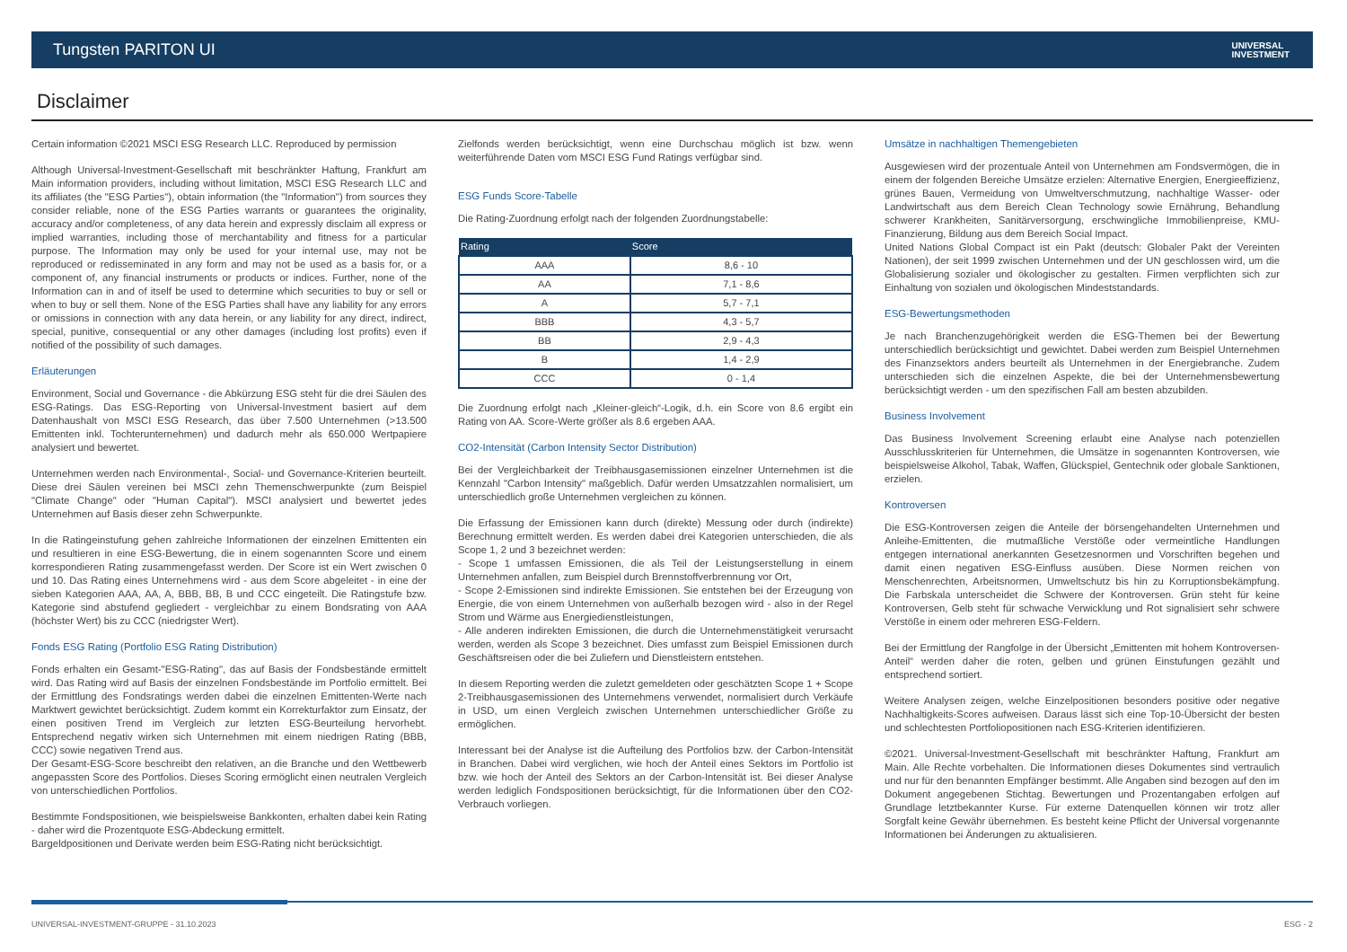Tungsten PARITON UI UNIVERSAL
INVESTMENT
Disclaimer
Certain information ©2021 MSCI ESG Research LLC. Reproduced by permission
Although Universal-Investment-Gesellschaft mit beschränkter Haftung, Frankfurt am Main information providers, including without limitation, MSCI ESG Research LLC and its affiliates (the "ESG Parties"), obtain information (the "Information") from sources they consider reliable, none of the ESG Parties warrants or guarantees the originality, accuracy and/or completeness, of any data herein and expressly disclaim all express or implied warranties, including those of merchantability and fitness for a particular purpose. The Information may only be used for your internal use, may not be reproduced or redisseminated in any form and may not be used as a basis for, or a component of, any financial instruments or products or indices. Further, none of the Information can in and of itself be used to determine which securities to buy or sell or when to buy or sell them. None of the ESG Parties shall have any liability for any errors or omissions in connection with any data herein, or any liability for any direct, indirect, special, punitive, consequential or any other damages (including lost profits) even if notified of the possibility of such damages.
Erläuterungen
Environment, Social und Governance - die Abkürzung ESG steht für die drei Säulen des ESG-Ratings. Das ESG-Reporting von Universal-Investment basiert auf dem Datenhaushalt von MSCI ESG Research, das über 7.500 Unternehmen (>13.500 Emittenten inkl. Tochterunternehmen) und dadurch mehr als 650.000 Wertpapiere analysiert und bewertet.
Unternehmen werden nach Environmental-, Social- und Governance-Kriterien beurteilt. Diese drei Säulen vereinen bei MSCI zehn Themenschwerpunkte (zum Beispiel "Climate Change" oder "Human Capital"). MSCI analysiert und bewertet jedes Unternehmen auf Basis dieser zehn Schwerpunkte.
In die Ratingeinstufung gehen zahlreiche Informationen der einzelnen Emittenten ein und resultieren in eine ESG-Bewertung, die in einem sogenannten Score und einem korrespondieren Rating zusammengefasst werden. Der Score ist ein Wert zwischen 0 und 10. Das Rating eines Unternehmens wird - aus dem Score abgeleitet - in eine der sieben Kategorien AAA, AA, A, BBB, BB, B und CCC eingeteilt. Die Ratingstufe bzw. Kategorie sind abstufend gegliedert - vergleichbar zu einem Bondsrating von AAA (höchster Wert) bis zu CCC (niedrigster Wert).
Fonds ESG Rating (Portfolio ESG Rating Distribution)
Fonds erhalten ein Gesamt-"ESG-Rating", das auf Basis der Fondsbestände ermittelt wird. Das Rating wird auf Basis der einzelnen Fondsbestände im Portfolio ermittelt. Bei der Ermittlung des Fondsratings werden dabei die einzelnen Emittenten-Werte nach Marktwert gewichtet berücksichtigt. Zudem kommt ein Korrekturfaktor zum Einsatz, der einen positiven Trend im Vergleich zur letzten ESG-Beurteilung hervorhebt. Entsprechend negativ wirken sich Unternehmen mit einem niedrigen Rating (BBB, CCC) sowie negativen Trend aus.
Der Gesamt-ESG-Score beschreibt den relativen, an die Branche und den Wettbewerb angepassten Score des Portfolios. Dieses Scoring ermöglicht einen neutralen Vergleich von unterschiedlichen Portfolios.
Bestimmte Fondspositionen, wie beispielsweise Bankkonten, erhalten dabei kein Rating - daher wird die Prozentquote ESG-Abdeckung ermittelt.
Bargeldpositionen und Derivate werden beim ESG-Rating nicht berücksichtigt.
Zielfonds werden berücksichtigt, wenn eine Durchschau möglich ist bzw. wenn weiterführende Daten vom MSCI ESG Fund Ratings verfügbar sind.
ESG Funds Score-Tabelle
Die Rating-Zuordnung erfolgt nach der folgenden Zuordnungstabelle:
| Rating | Score |
| --- | --- |
| AAA | 8,6 - 10 |
| AA | 7,1 - 8,6 |
| A | 5,7 - 7,1 |
| BBB | 4,3 - 5,7 |
| BB | 2,9 - 4,3 |
| B | 1,4 - 2,9 |
| CCC | 0 - 1,4 |
Die Zuordnung erfolgt nach „Kleiner-gleich“-Logik, d.h. ein Score von 8.6 ergibt ein Rating von AA. Score-Werte größer als 8.6 ergeben AAA.
CO2-Intensität (Carbon Intensity Sector Distribution)
Bei der Vergleichbarkeit der Treibhausgasemissionen einzelner Unternehmen ist die Kennzahl "Carbon Intensity" maßgeblich. Dafür werden Umsatzzahlen normalisiert, um unterschiedlich große Unternehmen vergleichen zu können.
Die Erfassung der Emissionen kann durch (direkte) Messung oder durch (indirekte) Berechnung ermittelt werden. Es werden dabei drei Kategorien unterschieden, die als Scope 1, 2 und 3 bezeichnet werden:
- Scope 1 umfassen Emissionen, die als Teil der Leistungserstellung in einem Unternehmen anfallen, zum Beispiel durch Brennstoffverbrennung vor Ort,
- Scope 2-Emissionen sind indirekte Emissionen. Sie entstehen bei der Erzeugung von Energie, die von einem Unternehmen von außerhalb bezogen wird - also in der Regel Strom und Wärme aus Energiedienstleistungen,
- Alle anderen indirekten Emissionen, die durch die Unternehmenstätigkeit verursacht werden, werden als Scope 3 bezeichnet. Dies umfasst zum Beispiel Emissionen durch Geschäftsreisen oder die bei Zuliefern und Dienstleistern entstehen.
In diesem Reporting werden die zuletzt gemeldeten oder geschätzten Scope 1 + Scope 2-Treibhausgasemissionen des Unternehmens verwendet, normalisiert durch Verkäufe in USD, um einen Vergleich zwischen Unternehmen unterschiedlicher Größe zu ermöglichen.
Interessant bei der Analyse ist die Aufteilung des Portfolios bzw. der Carbon-Intensität in Branchen. Dabei wird verglichen, wie hoch der Anteil eines Sektors im Portfolio ist bzw. wie hoch der Anteil des Sektors an der Carbon-Intensität ist. Bei dieser Analyse werden lediglich Fondspositionen berücksichtigt, für die Informationen über den CO2-Verbrauch vorliegen.
Umsätze in nachhaltigen Themengebieten
Ausgewiesen wird der prozentuale Anteil von Unternehmen am Fondsvermögen, die in einem der folgenden Bereiche Umsätze erzielen: Alternative Energien, Energieeffizienz, grünes Bauen, Vermeidung von Umweltverschmutzung, nachhaltige Wasser- oder Landwirtschaft aus dem Bereich Clean Technology sowie Ernährung, Behandlung schwerer Krankheiten, Sanitärversorgung, erschwingliche Immobilienpreise, KMU-Finanzierung, Bildung aus dem Bereich Social Impact.
United Nations Global Compact ist ein Pakt (deutsch: Globaler Pakt der Vereinten Nationen), der seit 1999 zwischen Unternehmen und der UN geschlossen wird, um die Globalisierung sozialer und ökologischer zu gestalten. Firmen verpflichten sich zur Einhaltung von sozialen und ökologischen Mindeststandards.
ESG-Bewertungsmethoden
Je nach Branchenzugehörigkeit werden die ESG-Themen bei der Bewertung unterschiedlich berücksichtigt und gewichtet. Dabei werden zum Beispiel Unternehmen des Finanzsektors anders beurteilt als Unternehmen in der Energiebranche. Zudem unterschieden sich die einzelnen Aspekte, die bei der Unternehmensbewertung berücksichtigt werden - um den spezifischen Fall am besten abzubilden.
Business Involvement
Das Business Involvement Screening erlaubt eine Analyse nach potenziellen Ausschlusskriterien für Unternehmen, die Umsätze in sogenannten Kontroversen, wie beispielsweise Alkohol, Tabak, Waffen, Glückspiel, Gentechnik oder globale Sanktionen, erzielen.
Kontroversen
Die ESG-Kontroversen zeigen die Anteile der börsengehandelten Unternehmen und Anleihe-Emittenten, die mutmaßliche Verstöße oder vermeintliche Handlungen entgegen international anerkannten Gesetzesnormen und Vorschriften begehen und damit einen negativen ESG-Einfluss ausüben. Diese Normen reichen von Menschenrechten, Arbeitsnormen, Umweltschutz bis hin zu Korruptionsbekämpfung. Die Farbskala unterscheidet die Schwere der Kontroversen. Grün steht für keine Kontroversen, Gelb steht für schwache Verwicklung und Rot signalisiert sehr schwere Verstöße in einem oder mehreren ESG-Feldern.
Bei der Ermittlung der Rangfolge in der Übersicht „Emittenten mit hohem Kontroversen-Anteil“ werden daher die roten, gelben und grünen Einstufungen gezählt und entsprechend sortiert.
Weitere Analysen zeigen, welche Einzelpositionen besonders positive oder negative Nachhaltigkeits-Scores aufweisen. Daraus lässt sich eine Top-10-Übersicht der besten und schlechtesten Portfoliopositionen nach ESG-Kriterien identifizieren.
©2021. Universal-Investment-Gesellschaft mit beschränkter Haftung, Frankfurt am Main. Alle Rechte vorbehalten. Die Informationen dieses Dokumentes sind vertraulich und nur für den benannten Empfänger bestimmt. Alle Angaben sind bezogen auf den im Dokument angegebenen Stichtag. Bewertungen und Prozentangaben erfolgen auf Grundlage letztbekannter Kurse. Für externe Datenquellen können wir trotz aller Sorgfalt keine Gewähr übernehmen. Es besteht keine Pflicht der Universal vorgenannte Informationen bei Änderungen zu aktualisieren.
UNIVERSAL-INVESTMENT-GRUPPE - 31.10.2023
ESG - 2